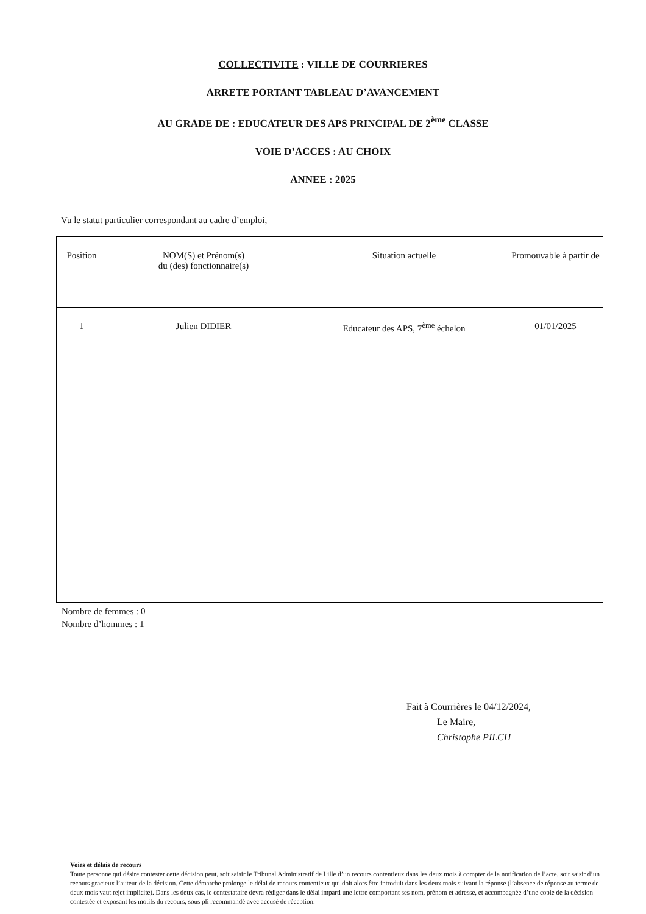COLLECTIVITE : VILLE DE COURRIERES
ARRETE PORTANT TABLEAU D’AVANCEMENT
AU GRADE DE : EDUCATEUR DES APS PRINCIPAL DE 2<sup>ème</sup> CLASSE
VOIE D’ACCES : AU CHOIX
ANNEE : 2025
Vu le statut particulier correspondant au cadre d’emploi,
| Position | NOM(S) et Prénom(s) du (des) fonctionnaire(s) | Situation actuelle | Promouvable à partir de |
| --- | --- | --- | --- |
| 1 | Julien DIDIER | Educateur des APS, 7<sup>ème</sup> échelon | 01/01/2025 |
Nombre de femmes : 0
Nombre d’hommes : 1
Fait à Courrières le 04/12/2024,
Le Maire,
Christophe PILCH
Voies et délais de recours
Toute personne qui désire contester cette décision peut, soit saisir le Tribunal Administratif de Lille d’un recours contentieux dans les deux mois à compter de la notification de l’acte, soit saisir d’un recours gracieux l’auteur de la décision. Cette démarche prolonge le délai de recours contentieux qui doit alors être introduit dans les deux mois suivant la réponse (l’absence de réponse au terme de deux mois vaut rejet implicite). Dans les deux cas, le contestataire devra rédiger dans le délai imparti une lettre comportant ses nom, prénom et adresse, et accompagnée d’une copie de la décision contestée et exposant les motifs du recours, sous pli recommandé avec accusé de réception.